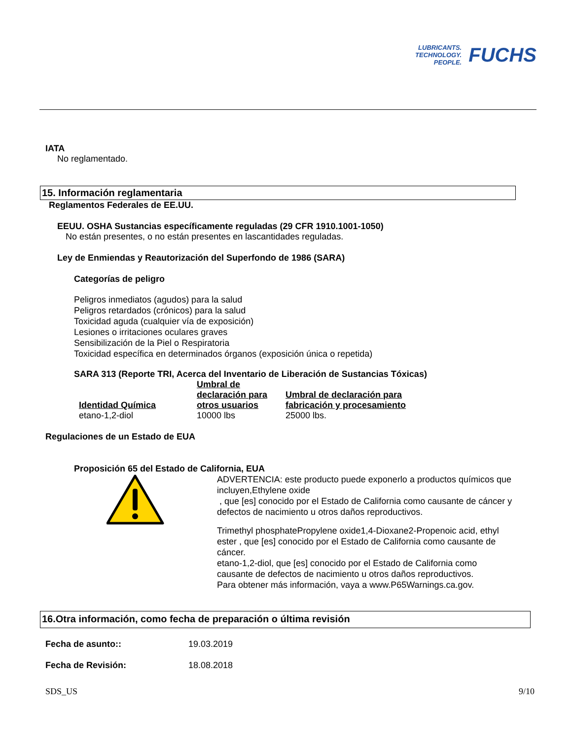LUBRICANTS.
TECHNOLOGY.
PEOPLE.
FUCHS
IATA
No reglamentado.
15. Información reglamentaria
Reglamentos Federales de EE.UU.
EEUU. OSHA Sustancias específicamente reguladas (29 CFR 1910.1001-1050)
No están presentes, o no están presentes en lascantidades reguladas.
Ley de Enmiendas y Reautorización del Superfondo de 1986 (SARA)
Categorías de peligro
Peligros inmediatos (agudos) para la salud
Peligros retardados (crónicos) para la salud
Toxicidad aguda (cualquier vía de exposición)
Lesiones o irritaciones oculares graves
Sensibilización de la Piel o Respiratoria
Toxicidad específica en determinados órganos (exposición única o repetida)
SARA 313 (Reporte TRI, Acerca del Inventario de Liberación de Sustancias Tóxicas)
| Identidad Química | Umbral de declaración para otros usuarios | Umbral de declaración para fabricación y procesamiento |
| --- | --- | --- |
| etano-1,2-diol | 10000 lbs | 25000 lbs. |
Regulaciones de un Estado de EUA
Proposición 65 del Estado de California, EUA
ADVERTENCIA: este producto puede exponerlo a productos químicos que incluyen,Ethylene oxide
, que [es] conocido por el Estado de California como causante de cáncer y defectos de nacimiento u otros daños reproductivos.
Trimethyl phosphatePropylene oxide1,4-Dioxane2-Propenoic acid, ethyl ester , que [es] conocido por el Estado de California como causante de cáncer.
etano-1,2-diol, que [es] conocido por el Estado de California como causante de defectos de nacimiento u otros daños reproductivos.
Para obtener más información, vaya a www.P65Warnings.ca.gov.
16.Otra información, como fecha de preparación o última revisión
Fecha de asunto:: 19.03.2019
Fecha de Revisión: 18.08.2018
SDS_US 9/10